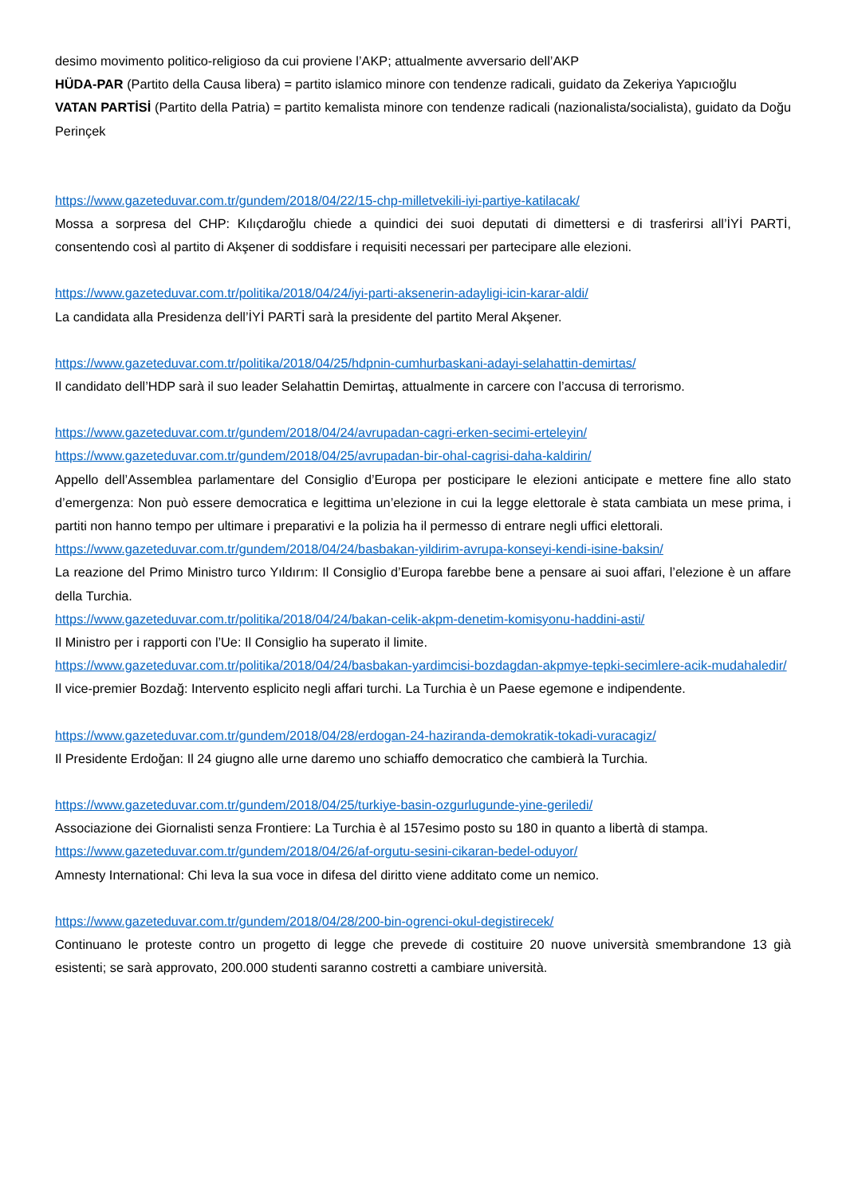desimo movimento politico-religioso da cui proviene l’AKP; attualmente avversario dell’AKP
HÜDA-PAR (Partito della Causa libera) = partito islamico minore con tendenze radicali, guidato da Zekeriya Yapıcıoğlu
VATAN PARTİSİ (Partito della Patria) = partito kemalista minore con tendenze radicali (nazionalista/socialista), guidato da Doğu Perinçek
https://www.gazeteduvar.com.tr/gundem/2018/04/22/15-chp-milletvekili-iyi-partiye-katilacak/
Mossa a sorpresa del CHP: Kılıçdaroğlu chiede a quindici dei suoi deputati di dimettersi e di trasferirsi all’İYİ PARTİ, consentendo così al partito di Akşener di soddisfare i requisiti necessari per partecipare alle elezioni.
https://www.gazeteduvar.com.tr/politika/2018/04/24/iyi-parti-aksenerin-adayligi-icin-karar-aldi/
La candidata alla Presidenza dell’İYİ PARTİ sarà la presidente del partito Meral Akşener.
https://www.gazeteduvar.com.tr/politika/2018/04/25/hdpnin-cumhurbaskani-adayi-selahattin-demirtas/
Il candidato dell’HDP sarà il suo leader Selahattin Demirtaş, attualmente in carcere con l’accusa di terrorismo.
https://www.gazeteduvar.com.tr/gundem/2018/04/24/avrupadan-cagri-erken-secimi-erteleyin/
https://www.gazeteduvar.com.tr/gundem/2018/04/25/avrupadan-bir-ohal-cagrisi-daha-kaldirin/
Appello dell’Assemblea parlamentare del Consiglio d’Europa per posticipare le elezioni anticipate e mettere fine allo stato d’emergenza: Non può essere democratica e legittima un’elezione in cui la legge elettorale è stata cambiata un mese prima, i partiti non hanno tempo per ultimare i preparativi e la polizia ha il permesso di entrare negli uffici elettorali.
https://www.gazeteduvar.com.tr/gundem/2018/04/24/basbakan-yildirim-avrupa-konseyi-kendi-isine-baksin/
La reazione del Primo Ministro turco Yıldırım: Il Consiglio d’Europa farebbe bene a pensare ai suoi affari, l’elezione è un affare della Turchia.
https://www.gazeteduvar.com.tr/politika/2018/04/24/bakan-celik-akpm-denetim-komisyonu-haddini-asti/
Il Ministro per i rapporti con l’Ue: Il Consiglio ha superato il limite.
https://www.gazeteduvar.com.tr/politika/2018/04/24/basbakan-yardimcisi-bozdagdan-akpmye-tepki-secimlere-acik-mudahaledir/
Il vice-premier Bozdağ: Intervento esplicito negli affari turchi. La Turchia è un Paese egemone e indipendente.
https://www.gazeteduvar.com.tr/gundem/2018/04/28/erdogan-24-haziranda-demokratik-tokadi-vuracagiz/
Il Presidente Erdoğan: Il 24 giugno alle urne daremo uno schiaffo democratico che cambierà la Turchia.
https://www.gazeteduvar.com.tr/gundem/2018/04/25/turkiye-basin-ozgurlugunde-yine-geriledi/
Associazione dei Giornalisti senza Frontiere: La Turchia è al 157esimo posto su 180 in quanto a libertà di stampa.
https://www.gazeteduvar.com.tr/gundem/2018/04/26/af-orgutu-sesini-cikaran-bedel-oduyor/
Amnesty International: Chi leva la sua voce in difesa del diritto viene additato come un nemico.
https://www.gazeteduvar.com.tr/gundem/2018/04/28/200-bin-ogrenci-okul-degistirecek/
Continuano le proteste contro un progetto di legge che prevede di costituire 20 nuove università smembrandone 13 già esistenti; se sarà approvato, 200.000 studenti saranno costretti a cambiare università.